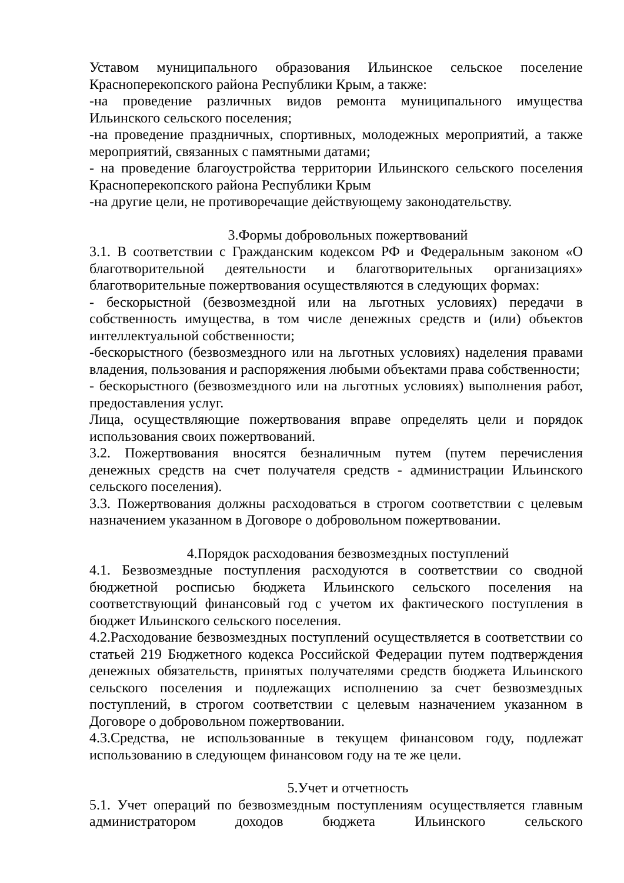Уставом муниципального образования Ильинское сельское поселение Красноперекопского района Республики Крым, а также:
-на проведение различных видов ремонта муниципального имущества Ильинского сельского поселения;
-на проведение праздничных, спортивных, молодежных мероприятий, а также мероприятий, связанных с памятными датами;
- на проведение благоустройства территории Ильинского сельского поселения Красноперекопского района Республики Крым
-на другие цели, не противоречащие действующему законодательству.
3.Формы добровольных пожертвований
3.1. В соответствии с Гражданским кодексом РФ и Федеральным законом «О благотворительной деятельности и благотворительных организациях» благотворительные пожертвования осуществляются в следующих формах:
- бескорыстной (безвозмездной или на льготных условиях) передачи в собственность имущества, в том числе денежных средств и (или) объектов интеллектуальной собственности;
-бескорыстного (безвозмездного или на льготных условиях) наделения правами владения, пользования и распоряжения любыми объектами права собственности;
- бескорыстного (безвозмездного или на льготных условиях) выполнения работ, предоставления услуг.
Лица, осуществляющие пожертвования вправе определять цели и порядок использования своих пожертвований.
3.2. Пожертвования вносятся безналичным путем (путем перечисления денежных средств на счет получателя средств - администрации Ильинского сельского поселения).
3.3. Пожертвования должны расходоваться в строгом соответствии с целевым назначением указанном в Договоре о добровольном пожертвовании.
4.Порядок расходования безвозмездных поступлений
4.1. Безвозмездные поступления расходуются в соответствии со сводной бюджетной росписью бюджета Ильинского сельского поселения на соответствующий финансовый год с учетом их фактического поступления в бюджет Ильинского сельского поселения.
4.2.Расходование безвозмездных поступлений осуществляется в соответствии со статьей 219 Бюджетного кодекса Российской Федерации путем подтверждения денежных обязательств, принятых получателями средств бюджета Ильинского сельского поселения и подлежащих исполнению за счет безвозмездных поступлений, в строгом соответствии с целевым назначением указанном в Договоре о добровольном пожертвовании.
4.3.Средства, не использованные в текущем финансовом году, подлежат использованию в следующем финансовом году на те же цели.
5.Учет и отчетность
5.1. Учет операций по безвозмездным поступлениям осуществляется главным администратором доходов бюджета Ильинского сельского